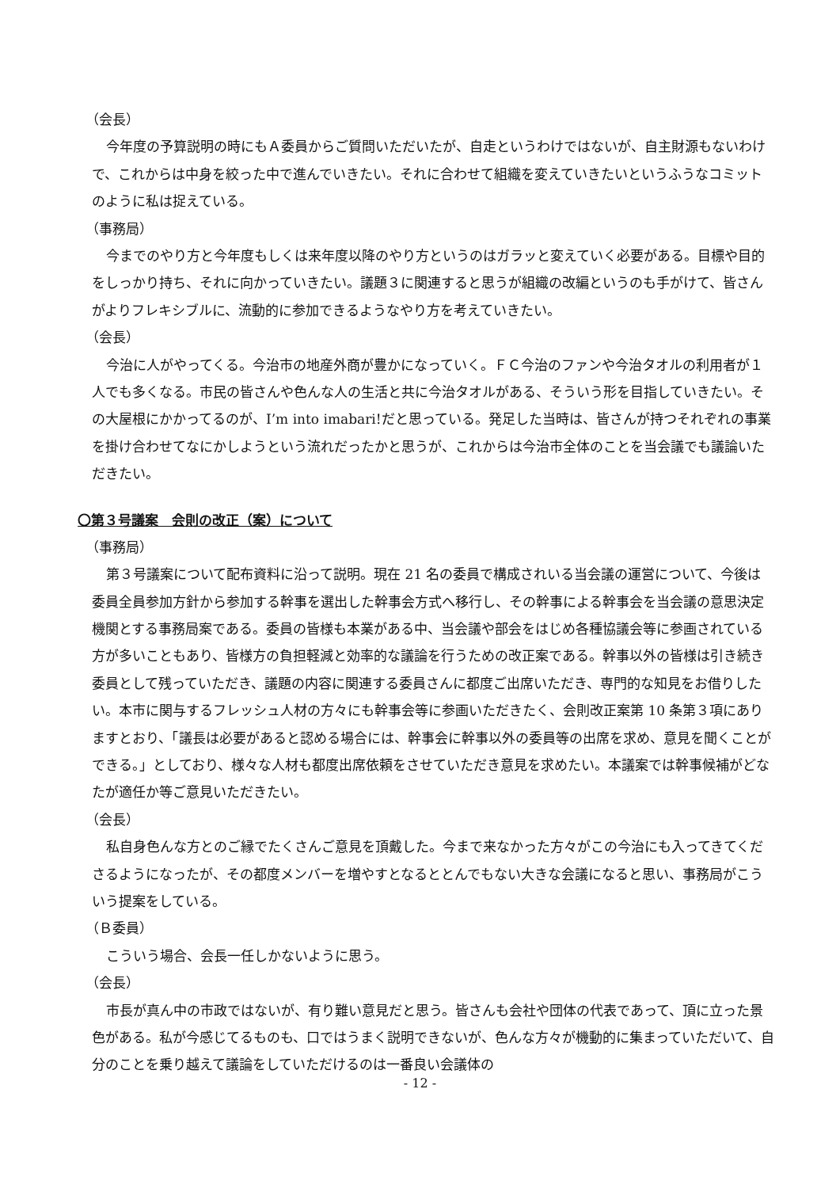（会長）
今年度の予算説明の時にもＡ委員からご質問いただいたが、自走というわけではないが、自主財源もないわけで、これからは中身を絞った中で進んでいきたい。それに合わせて組織を変えていきたいというふうなコミットのように私は捉えている。
（事務局）
今までのやり方と今年度もしくは来年度以降のやり方というのはガラッと変えていく必要がある。目標や目的をしっかり持ち、それに向かっていきたい。議題３に関連すると思うが組織の改編というのも手がけて、皆さんがよりフレキシブルに、流動的に参加できるようなやり方を考えていきたい。
（会長）
今治に人がやってくる。今治市の地産外商が豊かになっていく。ＦＣ今治のファンや今治タオルの利用者が１人でも多くなる。市民の皆さんや色んな人の生活と共に今治タオルがある、そういう形を目指していきたい。その大屋根にかかってるのが、I’m into imabari!だと思っている。発足した当時は、皆さんが持つそれぞれの事業を掛け合わせてなにかしようという流れだったかと思うが、これからは今治市全体のことを当会議でも議論いただきたい。
〇第３号議案　会則の改正（案）について
（事務局）
第３号議案について配布資料に沿って説明。現在 21 名の委員で構成されいる当会議の運営について、今後は委員全員参加方針から参加する幹事を選出した幹事会方式へ移行し、その幹事による幹事会を当会議の意思決定機関とする事務局案である。委員の皆様も本業がある中、当会議や部会をはじめ各種協議会等に参画されている方が多いこともあり、皆様方の負担軽減と効率的な議論を行うための改正案である。幹事以外の皆様は引き続き委員として残っていただき、議題の内容に関連する委員さんに都度ご出席いただき、専門的な知見をお借りしたい。本市に関与するフレッシュ人材の方々にも幹事会等に参画いただきたく、会則改正案第 10 条第３項にありますとおり、「議長は必要があると認める場合には、幹事会に幹事以外の委員等の出席を求め、意見を聞くことができる。」としており、様々な人材も都度出席依頼をさせていただき意見を求めたい。本議案では幹事候補がどなたが適任か等ご意見いただきたい。
（会長）
私自身色んな方とのご縁でたくさんご意見を頂戴した。今まで来なかった方々がこの今治にも入ってきてくださるようになったが、その都度メンバーを増やすとなるととんでもない大きな会議になると思い、事務局がこういう提案をしている。
（Ｂ委員）
こういう場合、会長一任しかないように思う。
（会長）
市長が真ん中の市政ではないが、有り難い意見だと思う。皆さんも会社や団体の代表であって、頂に立った景色がある。私が今感じてるものも、口ではうまく説明できないが、色んな方々が機動的に集まっていただいて、自分のことを乗り越えて議論をしていただけるのは一番良い会議体の
- 12 -